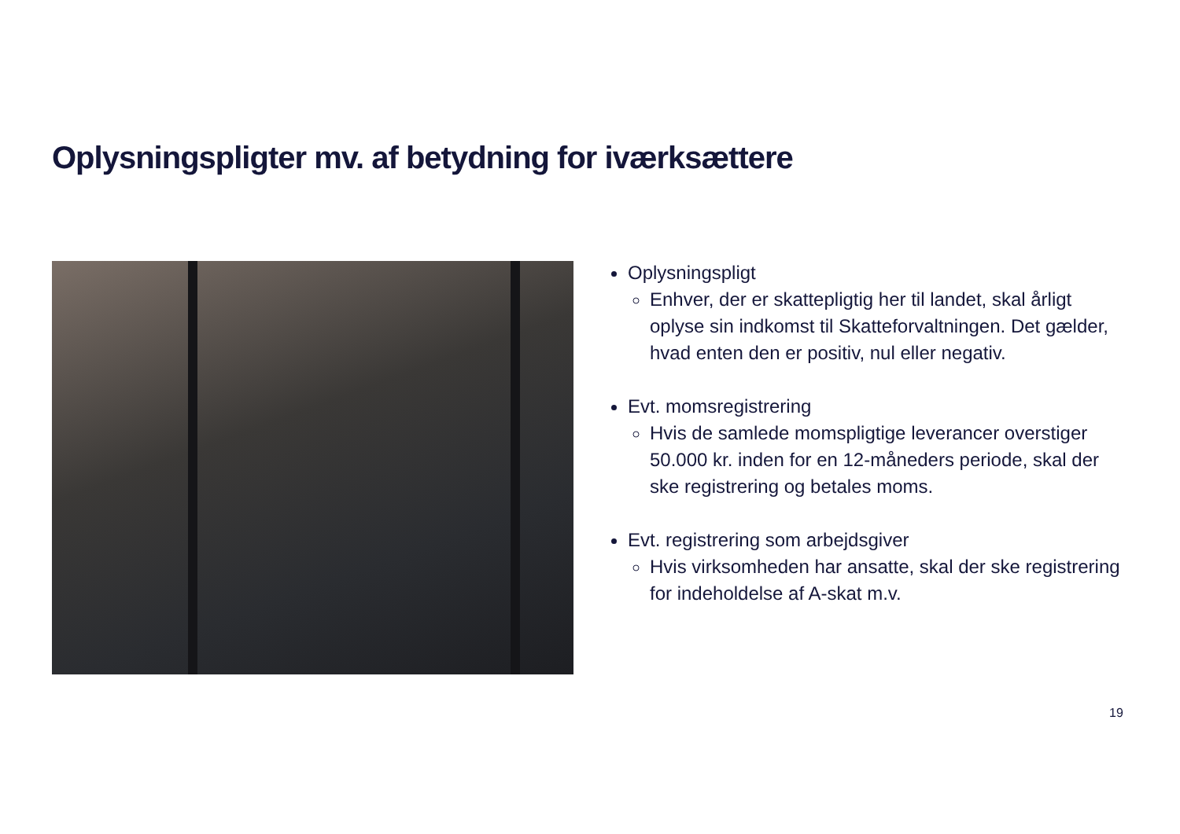Oplysningspligter mv. af betydning for iværksættere
Oplysningspligt
Enhver, der er skattepligtig her til landet, skal årligt oplyse sin indkomst til Skatteforvaltningen. Det gælder, hvad enten den er positiv, nul eller negativ.
Evt. momsregistrering
Hvis de samlede momspligtige leverancer overstiger 50.000 kr. inden for en 12-måneders periode, skal der ske registrering og betales moms.
Evt. registrering som arbejdsgiver
Hvis virksomheden har ansatte, skal der ske registrering for indeholdelse af A-skat m.v.
19